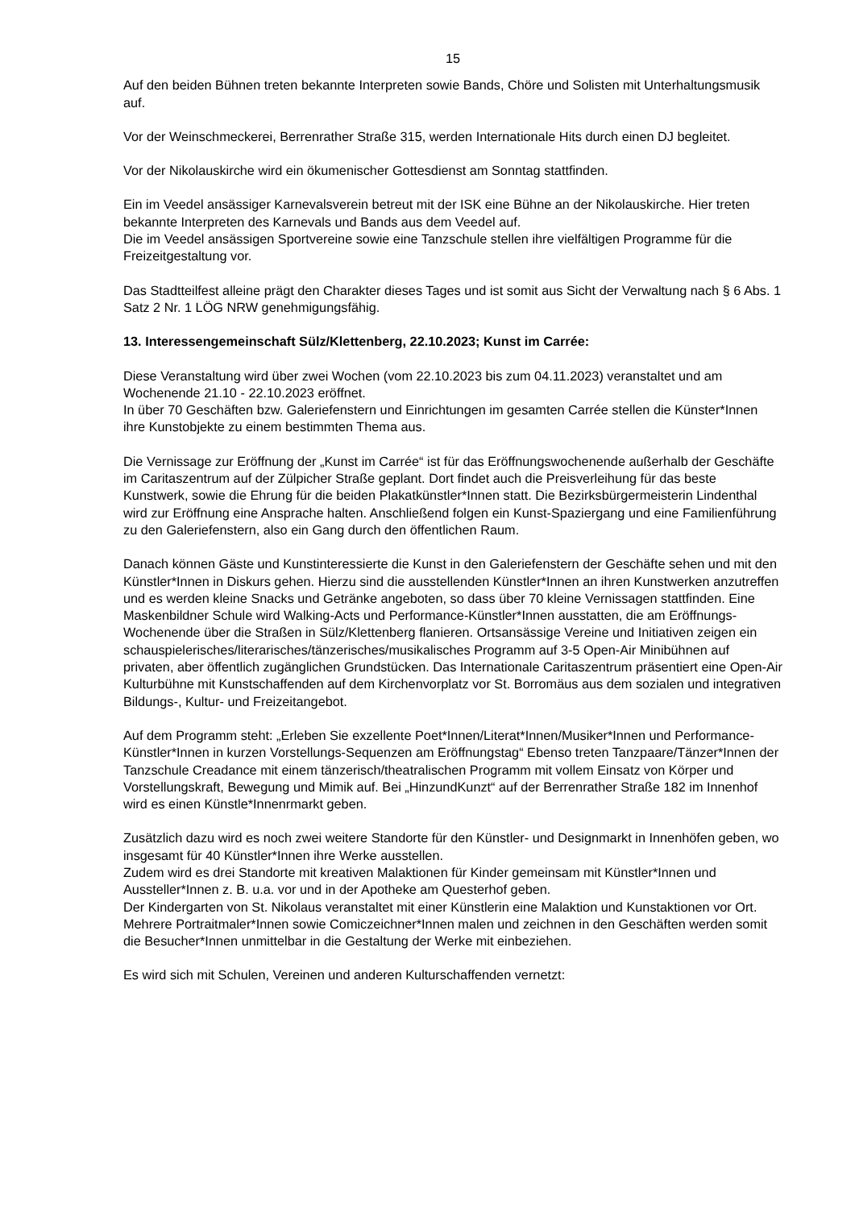15
Auf den beiden Bühnen treten bekannte Interpreten sowie Bands, Chöre und Solisten mit Unterhaltungsmusik auf.
Vor der Weinschmeckerei, Berrenrather Straße 315, werden Internationale Hits durch einen DJ begleitet.
Vor der Nikolauskirche wird ein ökumenischer Gottesdienst am Sonntag stattfinden.
Ein im Veedel ansässiger Karnevalsverein betreut mit der ISK eine Bühne an der Nikolauskirche. Hier treten bekannte Interpreten des Karnevals und Bands aus dem Veedel auf.
Die im Veedel ansässigen Sportvereine sowie eine Tanzschule stellen ihre vielfältigen Programme für die Freizeitgestaltung vor.
Das Stadtteilfest alleine prägt den Charakter dieses Tages und ist somit aus Sicht der Verwaltung nach § 6 Abs. 1 Satz 2 Nr. 1 LÖG NRW genehmigungsfähig.
13. Interessengemeinschaft Sülz/Klettenberg, 22.10.2023; Kunst im Carrée:
Diese Veranstaltung wird über zwei Wochen (vom 22.10.2023 bis zum 04.11.2023) veranstaltet und am Wochenende 21.10 - 22.10.2023 eröffnet.
In über 70 Geschäften bzw. Galeriefenstern und Einrichtungen im gesamten Carrée stellen die Künster*Innen ihre Kunstobjekte zu einem bestimmten Thema aus.
Die Vernissage zur Eröffnung der „Kunst im Carrée“ ist für das Eröffnungswochenende außerhalb der Geschäfte im Caritaszentrum auf der Zülpicher Straße geplant. Dort findet auch die Preisverleihung für das beste Kunstwerk, sowie die Ehrung für die beiden Plakatkünstler*Innen statt. Die Bezirksbürgermeisterin Lindenthal wird zur Eröffnung eine Ansprache halten. Anschließend folgen ein Kunst-Spaziergang und eine Familienführung zu den Galeriefenstern, also ein Gang durch den öffentlichen Raum.
Danach können Gäste und Kunstinteressierte die Kunst in den Galeriefenstern der Geschäfte sehen und mit den Künstler*Innen in Diskurs gehen. Hierzu sind die ausstellenden Künstler*Innen an ihren Kunstwerken anzutreffen und es werden kleine Snacks und Getränke angeboten, so dass über 70 kleine Vernissagen stattfinden. Eine Maskenbildner Schule wird Walking-Acts und Performance-Künstler*Innen ausstatten, die am Eröffnungs-Wochenende über die Straßen in Sülz/Klettenberg flanieren. Ortsansässige Vereine und Initiativen zeigen ein schauspielerisches/literarisches/tänzerisches/musikalisches Programm auf 3-5 Open-Air Minibühnen auf privaten, aber öffentlich zugänglichen Grundstücken. Das Internationale Caritaszentrum präsentiert eine Open-Air Kulturbühne mit Kunstschaffenden auf dem Kirchenvorplatz vor St. Borromäus aus dem sozialen und integrativen Bildungs-, Kultur- und Freizeitangebot.
Auf dem Programm steht: „Erleben Sie exzellente Poet*Innen/Literat*Innen/Musiker*Innen und Performance-Künstler*Innen in kurzen Vorstellungs-Sequenzen am Eröffnungstag“ Ebenso treten Tanzpaare/Tänzer*Innen der Tanzschule Creadance mit einem tänzerisch/theatralischen Programm mit vollem Einsatz von Körper und Vorstellungskraft, Bewegung und Mimik auf. Bei „HinzundKunzt“ auf der Berrenrather Straße 182 im Innenhof wird es einen Künstle*Innenrmarkt geben.
Zusätzlich dazu wird es noch zwei weitere Standorte für den Künstler- und Designmarkt in Innenhöfen geben, wo insgesamt für 40 Künstler*Innen ihre Werke ausstellen.
Zudem wird es drei Standorte mit kreativen Malaktionen für Kinder gemeinsam mit Künstler*Innen und Aussteller*Innen z. B. u.a. vor und in der Apotheke am Questerhof geben.
Der Kindergarten von St. Nikolaus veranstaltet mit einer Künstlerin eine Malaktion und Kunstaktionen vor Ort. Mehrere Portraitmaler*Innen sowie Comiczeichner*Innen malen und zeichnen in den Geschäften werden somit die Besucher*Innen unmittelbar in die Gestaltung der Werke mit einbeziehen.
Es wird sich mit Schulen, Vereinen und anderen Kulturschaffenden vernetzt: